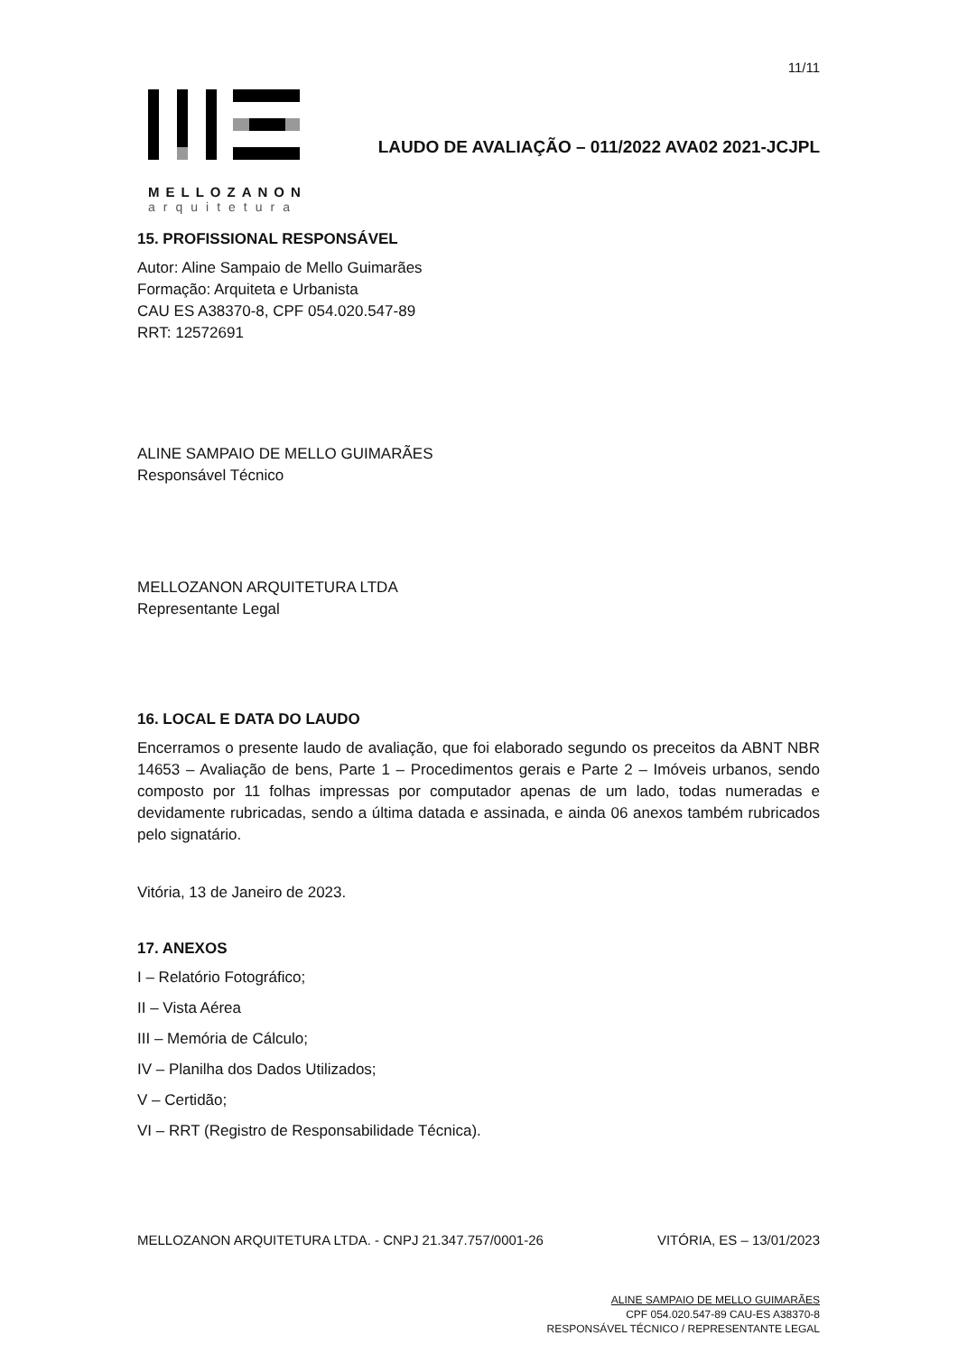11/11
MELLOZANON
arquitetura
LAUDO DE AVALIAÇÃO – 011/2022 AVA02 2021-JCJPL
15. PROFISSIONAL RESPONSÁVEL
Autor: Aline Sampaio de Mello Guimarães
Formação: Arquiteta e Urbanista
CAU ES A38370-8, CPF 054.020.547-89
RRT: 12572691
ALINE SAMPAIO DE MELLO GUIMARÃES
Responsável Técnico
MELLOZANON ARQUITETURA LTDA
Representante Legal
16. LOCAL E DATA DO LAUDO
Encerramos o presente laudo de avaliação, que foi elaborado segundo os preceitos da ABNT NBR 14653 – Avaliação de bens, Parte 1 – Procedimentos gerais e Parte 2 – Imóveis urbanos, sendo composto por 11 folhas impressas por computador apenas de um lado, todas numeradas e devidamente rubricadas, sendo a última datada e assinada, e ainda 06 anexos também rubricados pelo signatário.
Vitória, 13 de Janeiro de 2023.
17. ANEXOS
I – Relatório Fotográfico;
II – Vista Aérea
III – Memória de Cálculo;
IV – Planilha dos Dados Utilizados;
V – Certidão;
VI – RRT (Registro de Responsabilidade Técnica).
MELLOZANON ARQUITETURA LTDA. - CNPJ 21.347.757/0001-26 VITÓRIA, ES – 13/01/2023
ALINE SAMPAIO DE MELLO GUIMARÃES
CPF 054.020.547-89 CAU-ES A38370-8
RESPONSÁVEL TÉCNICO / REPRESENTANTE LEGAL